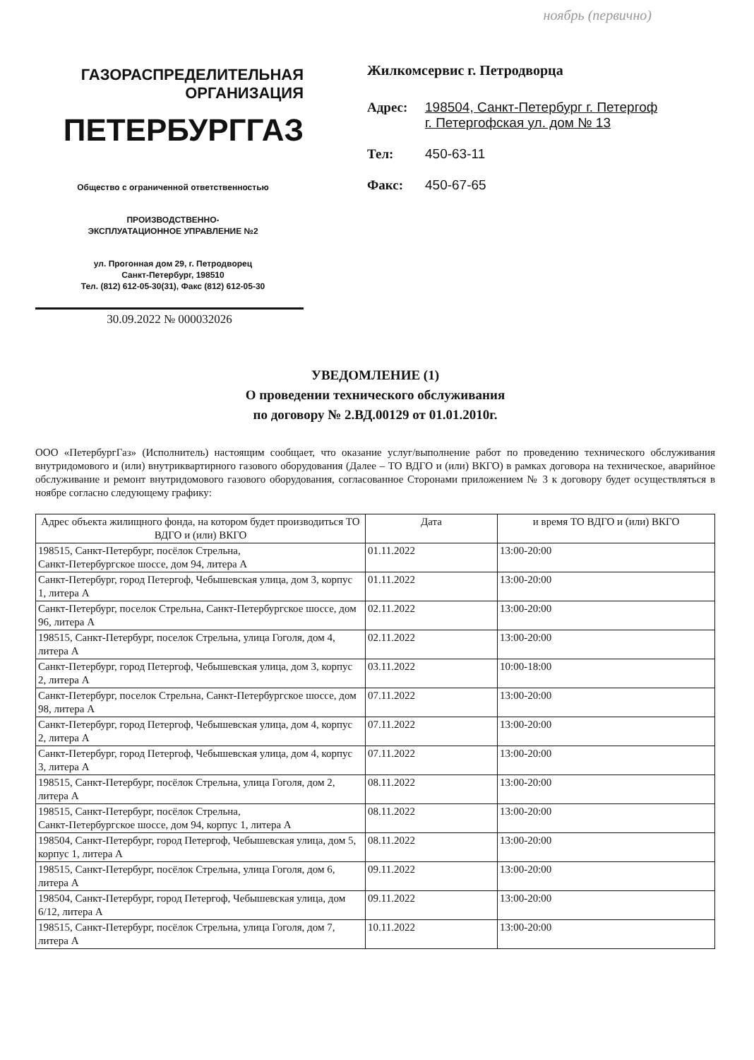ноябрь (первично)
ГАЗОРАСПРЕДЕЛИТЕЛЬНАЯ
ОРГАНИЗАЦИЯ
ПЕТЕРБУРГГАЗ
Общество с ограниченной ответственностью
ПРОИЗВОДСТВЕННО-
ЭКСПЛУАТАЦИОННОЕ УПРАВЛЕНИЕ №2
ул. Прогонная дом 29, г. Петродворец
Санкт-Петербург, 198510
Тел. (812) 612-05-30(31), Факс (812) 612-05-30
30.09.2022 № 000032026
Жилкомсервис г. Петродворца
Адрес: 198504, Санкт-Петербург г. Петергоф
г. Петергофская ул. дом № 13
Тел: 450-63-11
Факс: 450-67-65
УВЕДОМЛЕНИЕ (1)
О проведении технического обслуживания
по договору № 2.ВД.00129 от 01.01.2010г.
ООО «ПетербургГаз» (Исполнитель) настоящим сообщает, что оказание услуг/выполнение работ по проведению технического обслуживания внутридомового и (или) внутриквартирного газового оборудования (Далее – ТО ВДГО и (или) ВКГО) в рамках договора на техническое, аварийное обслуживание и ремонт внутридомового газового оборудования, согласованное Сторонами приложением № 3 к договору будет осуществляться в ноябре согласно следующему графику:
| Адрес объекта жилищного фонда, на котором будет производиться ТО ВДГО и (или) ВКГО | Дата | и время ТО ВДГО и (или) ВКГО |
| --- | --- | --- |
| 198515, Санкт-Петербург, посёлок Стрельна, Санкт-Петербургское шоссе, дом 94, литера А | 01.11.2022 | 13:00-20:00 |
| Санкт-Петербург, город Петергоф, Чебышевская улица, дом 3, корпус 1, литера А | 01.11.2022 | 13:00-20:00 |
| Санкт-Петербург, поселок Стрельна, Санкт-Петербургское шоссе, дом 96, литера А | 02.11.2022 | 13:00-20:00 |
| 198515, Санкт-Петербург, поселок Стрельна, улица Гоголя, дом 4, литера А | 02.11.2022 | 13:00-20:00 |
| Санкт-Петербург, город Петергоф, Чебышевская улица, дом 3, корпус 2, литера А | 03.11.2022 | 10:00-18:00 |
| Санкт-Петербург, поселок Стрельна, Санкт-Петербургское шоссе, дом 98, литера А | 07.11.2022 | 13:00-20:00 |
| Санкт-Петербург, город Петергоф, Чебышевская улица, дом 4, корпус 2, литера А | 07.11.2022 | 13:00-20:00 |
| Санкт-Петербург, город Петергоф, Чебышевская улица, дом 4, корпус 3, литера А | 07.11.2022 | 13:00-20:00 |
| 198515, Санкт-Петербург, посёлок Стрельна, улица Гоголя, дом 2, литера А | 08.11.2022 | 13:00-20:00 |
| 198515, Санкт-Петербург, посёлок Стрельна, Санкт-Петербургское шоссе, дом 94, корпус 1, литера А | 08.11.2022 | 13:00-20:00 |
| 198504, Санкт-Петербург, город Петергоф, Чебышевская улица, дом 5, корпус 1, литера А | 08.11.2022 | 13:00-20:00 |
| 198515, Санкт-Петербург, посёлок Стрельна, улица Гоголя, дом 6, литера А | 09.11.2022 | 13:00-20:00 |
| 198504, Санкт-Петербург, город Петергоф, Чебышевская улица, дом 6/12, литера А | 09.11.2022 | 13:00-20:00 |
| 198515, Санкт-Петербург, посёлок Стрельна, улица Гоголя, дом 7, литера А | 10.11.2022 | 13:00-20:00 |